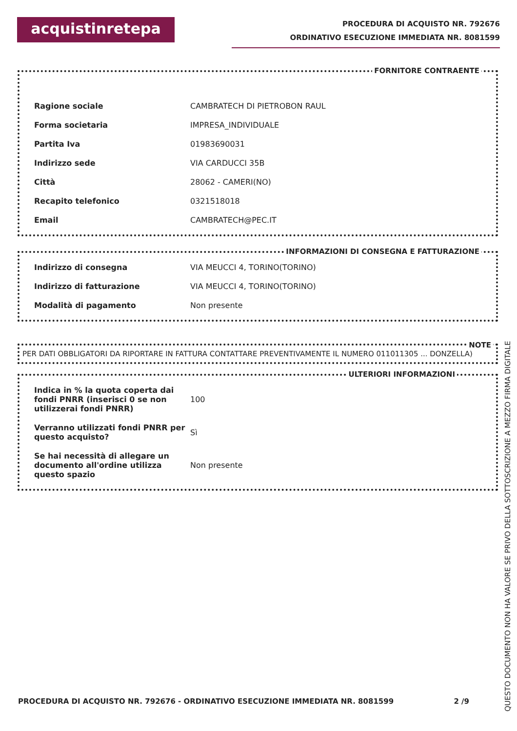acquistinretepa
PROCEDURA DI ACQUISTO NR. 792676
ORDINATIVO ESECUZIONE IMMEDIATA NR. 8081599
FORNITORE CONTRAENTE
| Ragione sociale | CAMBRATECH DI PIETROBON RAUL |
| Forma societaria | IMPRESA_INDIVIDUALE |
| Partita Iva | 01983690031 |
| Indirizzo sede | VIA CARDUCCI 35B |
| Città | 28062 - CAMERI(NO) |
| Recapito telefonico | 0321518018 |
| Email | CAMBRATECH@PEC.IT |
INFORMAZIONI DI CONSEGNA E FATTURAZIONE
| Indirizzo di consegna | VIA MEUCCI 4, TORINO(TORINO) |
| Indirizzo di fatturazione | VIA MEUCCI 4, TORINO(TORINO) |
| Modalità di pagamento | Non presente |
NOTE
PER DATI OBBLIGATORI DA RIPORTARE IN FATTURA CONTATTARE PREVENTIVAMENTE IL NUMERO 011011305 ... DONZELLA)
ULTERIORI INFORMAZIONI
| Indica in % la quota coperta dai fondi PNRR (inserisci 0 se non utilizzerai fondi PNRR) | 100 |
| Verranno utilizzati fondi PNRR per questo acquisto? | Sì |
| Se hai necessità di allegare un documento all'ordine utilizza questo spazio | Non presente |
PROCEDURA DI ACQUISTO NR. 792676 - ORDINATIVO ESECUZIONE IMMEDIATA NR. 8081599 2 /9
QUESTO DOCUMENTO NON HA VALORE SE PRIVO DELLA SOTTOSCRIZIONE A MEZZO FIRMA DIGITALE